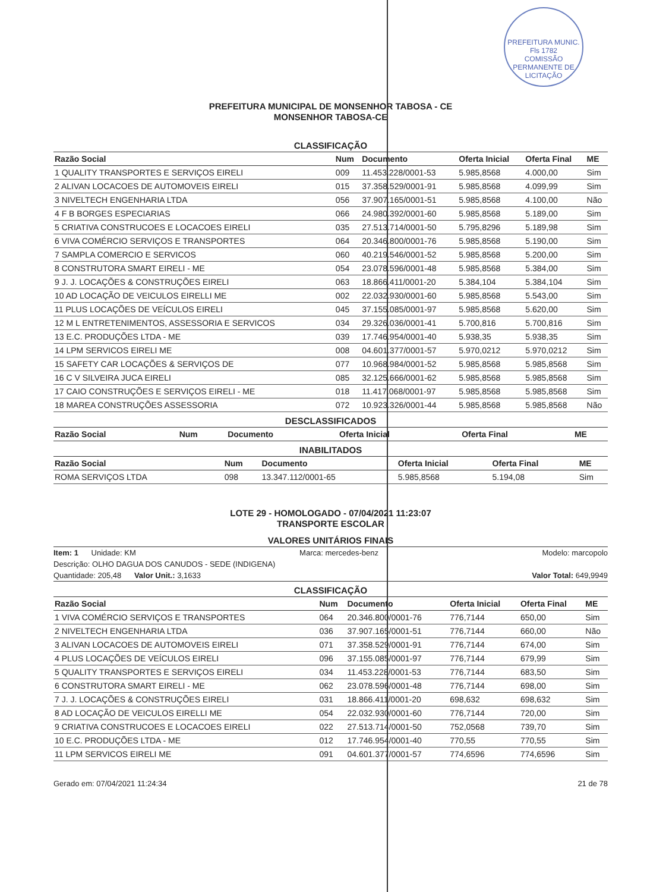PREFEITURA MUNIC.
Fls 1782
COMISSÃO PERMANENTE DE LICITAÇÃO
PREFEITURA MUNICIPAL DE MONSENHOR TABOSA - CE
MONSENHOR TABOSA-CE
CLASSIFICAÇÃO
| Razão Social | Num | Documento | Oferta Inicial | Oferta Final | ME |
| --- | --- | --- | --- | --- | --- |
| 1 QUALITY TRANSPORTES E SERVIÇOS EIRELI | 009 | 11.453.228/0001-53 | 5.985,8568 | 4.000,00 | Sim |
| 2 ALIVAN LOCACOES DE AUTOMOVEIS EIRELI | 015 | 37.358.529/0001-91 | 5.985,8568 | 4.099,99 | Sim |
| 3 NIVELTECH ENGENHARIA LTDA | 056 | 37.907.165/0001-51 | 5.985,8568 | 4.100,00 | Não |
| 4 F B BORGES ESPECIARIAS | 066 | 24.980.392/0001-60 | 5.985,8568 | 5.189,00 | Sim |
| 5 CRIATIVA CONSTRUCOES E LOCACOES EIRELI | 035 | 27.513.714/0001-50 | 5.795,8296 | 5.189,98 | Sim |
| 6 VIVA COMÉRCIO SERVIÇOS E TRANSPORTES | 064 | 20.346.800/0001-76 | 5.985,8568 | 5.190,00 | Sim |
| 7 SAMPLA COMERCIO E SERVICOS | 060 | 40.219.546/0001-52 | 5.985,8568 | 5.200,00 | Sim |
| 8 CONSTRUTORA SMART EIRELI - ME | 054 | 23.078.596/0001-48 | 5.985,8568 | 5.384,00 | Sim |
| 9 J. J. LOCAÇÕES & CONSTRUÇÕES EIRELI | 063 | 18.866.411/0001-20 | 5.384,104 | 5.384,104 | Sim |
| 10 AD LOCAÇÃO DE VEICULOS EIRELLI ME | 002 | 22.032.930/0001-60 | 5.985,8568 | 5.543,00 | Sim |
| 11 PLUS LOCAÇÕES DE VEÍCULOS EIRELI | 045 | 37.155.085/0001-97 | 5.985,8568 | 5.620,00 | Sim |
| 12 M L ENTRETENIMENTOS, ASSESSORIA E SERVICOS | 034 | 29.326.036/0001-41 | 5.700,816 | 5.700,816 | Sim |
| 13 E.C. PRODUÇÕES LTDA - ME | 039 | 17.746.954/0001-40 | 5.938,35 | 5.938,35 | Sim |
| 14 LPM SERVICOS EIRELI ME | 008 | 04.601.377/0001-57 | 5.970,0212 | 5.970,0212 | Sim |
| 15 SAFETY CAR LOCAÇÕES & SERVIÇOS DE | 077 | 10.968.984/0001-52 | 5.985,8568 | 5.985,8568 | Sim |
| 16 C V SILVEIRA JUCA EIRELI | 085 | 32.125.666/0001-62 | 5.985,8568 | 5.985,8568 | Sim |
| 17 CAIO CONSTRUÇÕES E SERVIÇOS EIRELI - ME | 018 | 11.417.068/0001-97 | 5.985,8568 | 5.985,8568 | Sim |
| 18 MAREA CONSTRUÇÕES ASSESSORIA | 072 | 10.923.326/0001-44 | 5.985,8568 | 5.985,8568 | Não |
DESCLASSIFICADOS
| Razão Social | Num | Documento | Oferta Inicial | Oferta Final | ME |
| --- | --- | --- | --- | --- | --- |
INABILITADOS
| Razão Social | Num | Documento | Oferta Inicial | Oferta Final | ME |
| --- | --- | --- | --- | --- | --- |
| ROMA SERVIÇOS LTDA | 098 | 13.347.112/0001-65 | 5.985,8568 | 5.194,08 | Sim |
LOTE 29 - HOMOLOGADO - 07/04/2021 11:23:07
TRANSPORTE ESCOLAR
VALORES UNITÁRIOS FINAIS
Item: 1 Unidade: KM Marca: mercedes-benz Modelo: marcopolo
Descrição: OLHO DAGUA DOS CANUDOS - SEDE (INDIGENA)
Quantidade: 205,48 Valor Unit.: 3,1633 Valor Total: 649,9949
CLASSIFICAÇÃO
| Razão Social | Num | Documento | Oferta Inicial | Oferta Final | ME |
| --- | --- | --- | --- | --- | --- |
| 1 VIVA COMÉRCIO SERVIÇOS E TRANSPORTES | 064 | 20.346.800/0001-76 | 776,7144 | 650,00 | Sim |
| 2 NIVELTECH ENGENHARIA LTDA | 036 | 37.907.165/0001-51 | 776,7144 | 660,00 | Não |
| 3 ALIVAN LOCACOES DE AUTOMOVEIS EIRELI | 071 | 37.358.529/0001-91 | 776,7144 | 674,00 | Sim |
| 4 PLUS LOCAÇÕES DE VEÍCULOS EIRELI | 096 | 37.155.085/0001-97 | 776,7144 | 679,99 | Sim |
| 5 QUALITY TRANSPORTES E SERVIÇOS EIRELI | 034 | 11.453.228/0001-53 | 776,7144 | 683,50 | Sim |
| 6 CONSTRUTORA SMART EIRELI - ME | 062 | 23.078.596/0001-48 | 776,7144 | 698,00 | Sim |
| 7 J. J. LOCAÇÕES & CONSTRUÇÕES EIRELI | 031 | 18.866.411/0001-20 | 698,632 | 698,632 | Sim |
| 8 AD LOCAÇÃO DE VEICULOS EIRELLI ME | 054 | 22.032.930/0001-60 | 776,7144 | 720,00 | Sim |
| 9 CRIATIVA CONSTRUCOES E LOCACOES EIRELI | 022 | 27.513.714/0001-50 | 752,0568 | 739,70 | Sim |
| 10 E.C. PRODUÇÕES LTDA - ME | 012 | 17.746.954/0001-40 | 770,55 | 770,55 | Sim |
| 11 LPM SERVICOS EIRELI ME | 091 | 04.601.377/0001-57 | 774,6596 | 774,6596 | Sim |
Gerado em: 07/04/2021 11:24:34 21 de 78